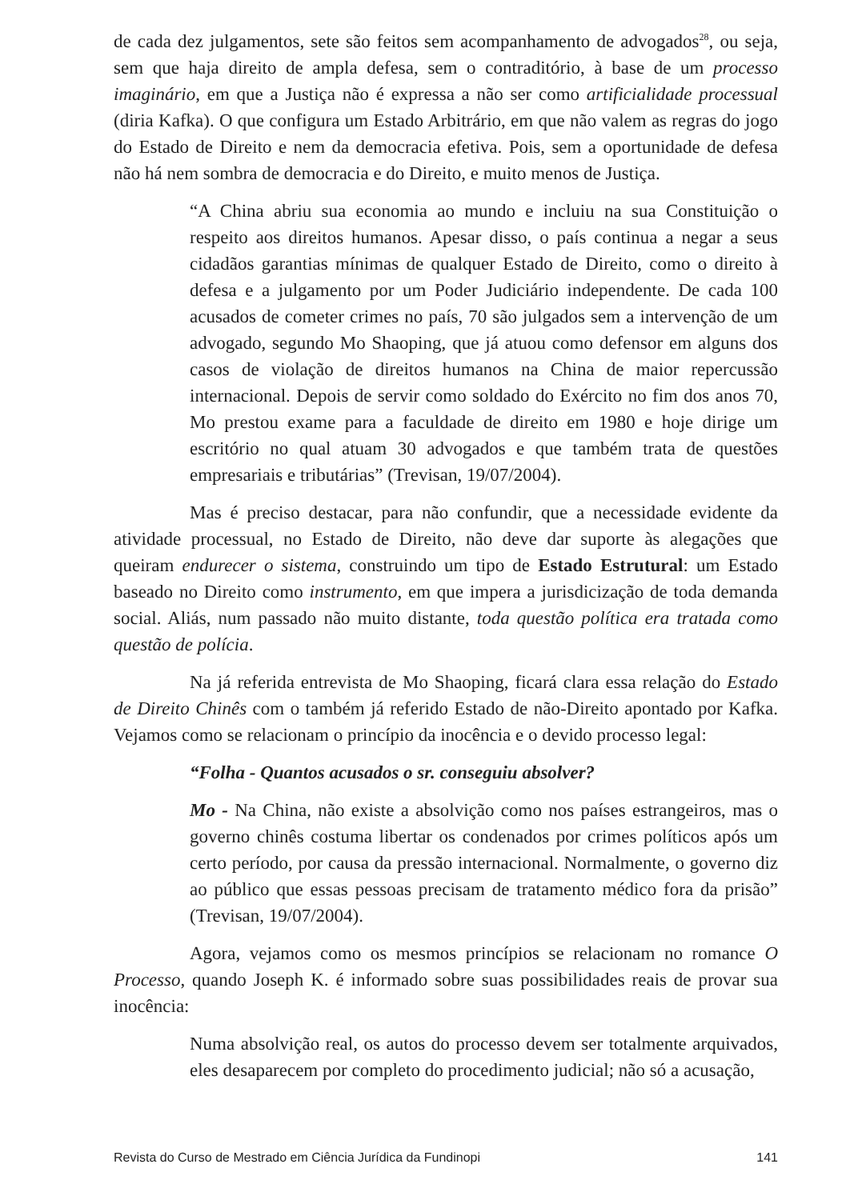de cada dez julgamentos, sete são feitos sem acompanhamento de advogados<sup>28</sup>, ou seja, sem que haja direito de ampla defesa, sem o contraditório, à base de um processo imaginário, em que a Justiça não é expressa a não ser como artificialidade processual (diria Kafka). O que configura um Estado Arbitrário, em que não valem as regras do jogo do Estado de Direito e nem da democracia efetiva. Pois, sem a oportunidade de defesa não há nem sombra de democracia e do Direito, e muito menos de Justiça.
“A China abriu sua economia ao mundo e incluiu na sua Constituição o respeito aos direitos humanos. Apesar disso, o país continua a negar a seus cidadãos garantias mínimas de qualquer Estado de Direito, como o direito à defesa e a julgamento por um Poder Judiciário independente. De cada 100 acusados de cometer crimes no país, 70 são julgados sem a intervenção de um advogado, segundo Mo Shaoping, que já atuou como defensor em alguns dos casos de violação de direitos humanos na China de maior repercussão internacional. Depois de servir como soldado do Exército no fim dos anos 70, Mo prestou exame para a faculdade de direito em 1980 e hoje dirige um escritório no qual atuam 30 advogados e que também trata de questões empresariais e tributárias” (Trevisan, 19/07/2004).
Mas é preciso destacar, para não confundir, que a necessidade evidente da atividade processual, no Estado de Direito, não deve dar suporte às alegações que queiram endurecer o sistema, construindo um tipo de Estado Estrutural: um Estado baseado no Direito como instrumento, em que impera a jurisdicização de toda demanda social. Aliás, num passado não muito distante, toda questão política era tratada como questão de polícia.
Na já referida entrevista de Mo Shaoping, ficará clara essa relação do Estado de Direito Chinês com o também já referido Estado de não-Direito apontado por Kafka. Vejamos como se relacionam o princípio da inocência e o devido processo legal:
“Folha - Quantos acusados o sr. conseguiu absolver?
Mo - Na China, não existe a absolvição como nos países estrangeiros, mas o governo chinês costuma libertar os condenados por crimes políticos após um certo período, por causa da pressão internacional. Normalmente, o governo diz ao público que essas pessoas precisam de tratamento médico fora da prisão” (Trevisan, 19/07/2004).
Agora, vejamos como os mesmos princípios se relacionam no romance O Processo, quando Joseph K. é informado sobre suas possibilidades reais de provar sua inocência:
Numa absolvição real, os autos do processo devem ser totalmente arquivados, eles desaparecem por completo do procedimento judicial; não só a acusação,
Revista do Curso de Mestrado em Ciência Jurídica da Fundinopi 141